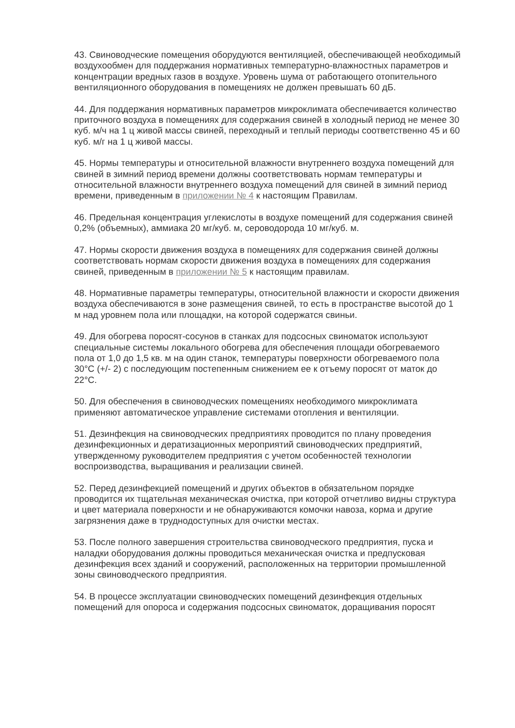43. Свиноводческие помещения оборудуются вентиляцией, обеспечивающей необходимый воздухообмен для поддержания нормативных температурно-влажностных параметров и концентрации вредных газов в воздухе. Уровень шума от работающего отопительного вентиляционного оборудования в помещениях не должен превышать 60 дБ.
44. Для поддержания нормативных параметров микроклимата обеспечивается количество приточного воздуха в помещениях для содержания свиней в холодный период не менее 30 куб. м/ч на 1 ц живой массы свиней, переходный и теплый периоды соответственно 45 и 60 куб. м/г на 1 ц живой массы.
45. Нормы температуры и относительной влажности внутреннего воздуха помещений для свиней в зимний период времени должны соответствовать нормам температуры и относительной влажности внутреннего воздуха помещений для свиней в зимний период времени, приведенным в приложении № 4 к настоящим Правилам.
46. Предельная концентрация углекислоты в воздухе помещений для содержания свиней 0,2% (объемных), аммиака 20 мг/куб. м, сероводорода 10 мг/куб. м.
47. Нормы скорости движения воздуха в помещениях для содержания свиней должны соответствовать нормам скорости движения воздуха в помещениях для содержания свиней, приведенным в приложении № 5 к настоящим правилам.
48. Нормативные параметры температуры, относительной влажности и скорости движения воздуха обеспечиваются в зоне размещения свиней, то есть в пространстве высотой до 1 м над уровнем пола или площадки, на которой содержатся свиньи.
49. Для обогрева поросят-сосунов в станках для подсосных свиноматок используют специальные системы локального обогрева для обеспечения площади обогреваемого пола от 1,0 до 1,5 кв. м на один станок, температуры поверхности обогреваемого пола 30°C (+/- 2) с последующим постепенным снижением ее к отъему поросят от маток до 22°C.
50. Для обеспечения в свиноводческих помещениях необходимого микроклимата применяют автоматическое управление системами отопления и вентиляции.
51. Дезинфекция на свиноводческих предприятиях проводится по плану проведения дезинфекционных и дератизационных мероприятий свиноводческих предприятий, утвержденному руководителем предприятия с учетом особенностей технологии воспроизводства, выращивания и реализации свиней.
52. Перед дезинфекцией помещений и других объектов в обязательном порядке проводится их тщательная механическая очистка, при которой отчетливо видны структура и цвет материала поверхности и не обнаруживаются комочки навоза, корма и другие загрязнения даже в труднодоступных для очистки местах.
53. После полного завершения строительства свиноводческого предприятия, пуска и наладки оборудования должны проводиться механическая очистка и предпусковая дезинфекция всех зданий и сооружений, расположенных на территории промышленной зоны свиноводческого предприятия.
54. В процессе эксплуатации свиноводческих помещений дезинфекция отдельных помещений для опороса и содержания подсосных свиноматок, доращивания поросят